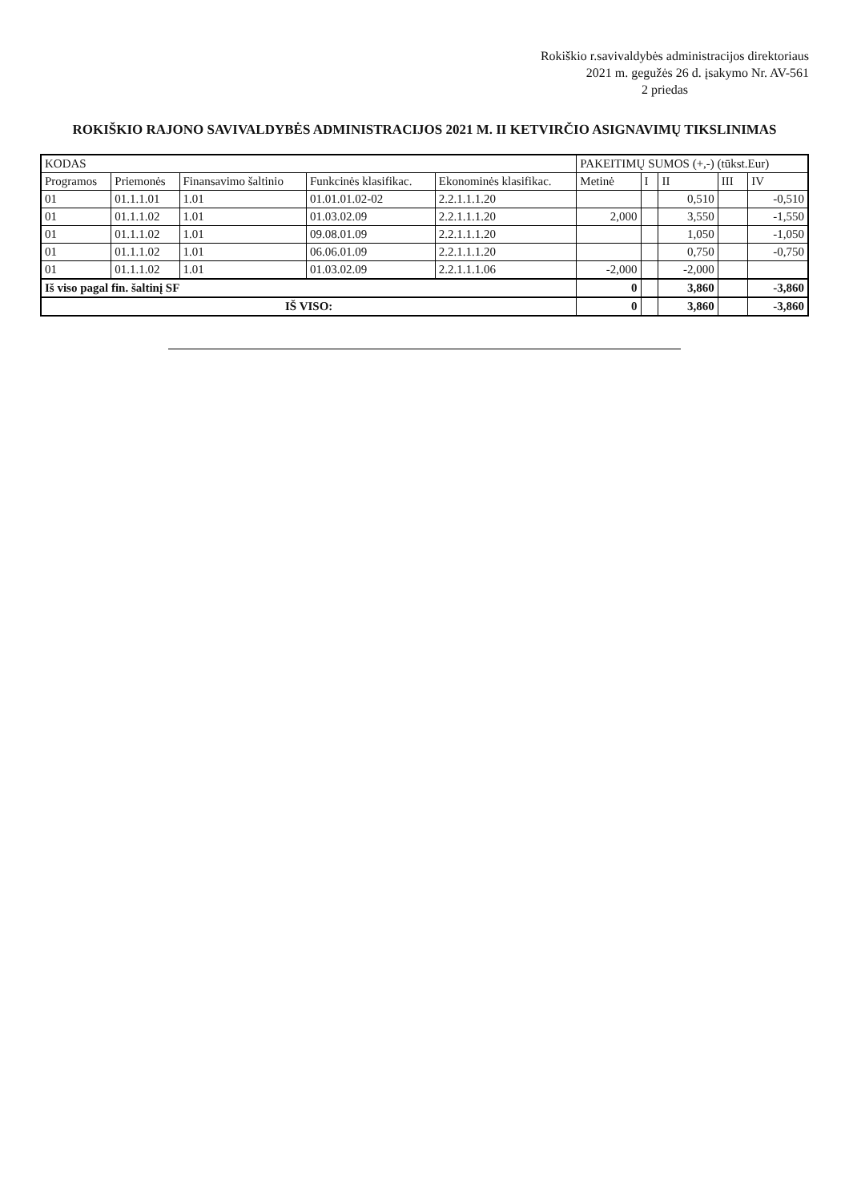Rokiškio r.savivaldybės administracijos direktoriaus
2021 m. gegužės 26 d. įsakymo Nr. AV-561
2 priedas
ROKIŠKIO RAJONO SAVIVALDYBĖS ADMINISTRACIJOS 2021 M. II KETVIRČIO ASIGNAVIMŲ TIKSLINIMAS
| KODAS | | | | | PAKEITIMŲ SUMOS (+,-) (tūkst.Eur) | | | | |
| --- | --- | --- | --- | --- | --- | --- | --- | --- | --- |
| Programos | Priemonės | Finansavimo šaltinio | Funkcinės klasifikac. | Ekonominės klasifikac. | Metinė | I | II | III | IV |
| 01 | 01.1.1.01 | 1.01 | 01.01.01.02-02 | 2.2.1.1.1.20 | | | 0,510 | | -0,510 |
| 01 | 01.1.1.02 | 1.01 | 01.03.02.09 | 2.2.1.1.1.20 | 2,000 | | 3,550 | | -1,550 |
| 01 | 01.1.1.02 | 1.01 | 09.08.01.09 | 2.2.1.1.1.20 | | | 1,050 | | -1,050 |
| 01 | 01.1.1.02 | 1.01 | 06.06.01.09 | 2.2.1.1.1.20 | | | 0,750 | | -0,750 |
| 01 | 01.1.1.02 | 1.01 | 01.03.02.09 | 2.2.1.1.1.06 | -2,000 | | -2,000 | | |
| Iš viso pagal fin. šaltinį SF | | | | | 0 | | 3,860 | | -3,860 |
| IŠ VISO: | | | | | 0 | | 3,860 | | -3,860 |